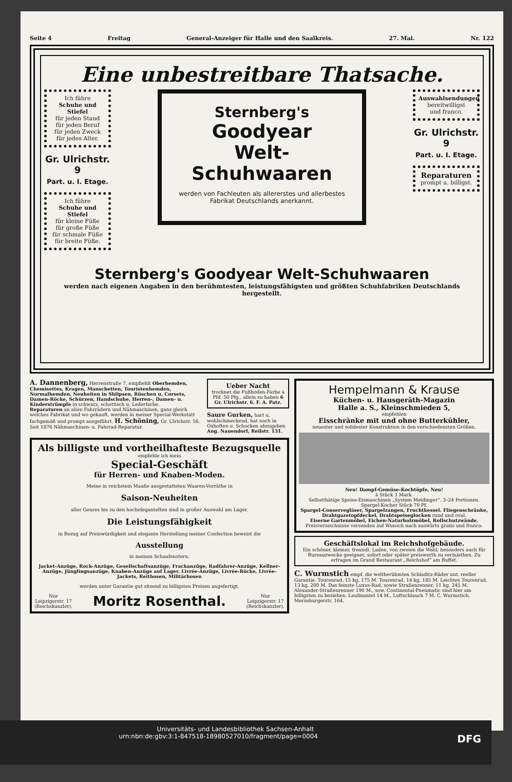Seite 4 Freitag General-Anzeiger für Halle und den Saalkreis. 27. Mai. Nr. 122
Eine unbestreitbare Thatsache.
Ich führe
Schuhe und Stiefel
für jeden Stand
für jeden Beruf
für jeden Zweck
für jedes Alter.
Gr. Ulrichstr.
9
Part. u. I. Etage.
Ich führe
Schuhe und Stiefel
für kleine Füße
für große Füße
für schmale Füße
für breite Füße.
Sternberg's
Goodyear
Welt-Schuhwaaren
werden von Fachleuten als allererstes und allerbestes Fabrikat Deutschlands anerkannt.
Auswahlsendungen
bereitwilligst
und franco.
Gr. Ulrichstr.
9
Part. u. I. Etage.
Reparaturen
prompt u. billigst.
Sternberg's Goodyear Welt-Schuhwaaren
werden nach eigenen Angaben in den berühmtesten, leistungsfähigsten und größten Schuhfabriken Deutschlands hergestellt.
A. Dannenberg, Herrenstraße 7, empfiehlt Oberhemden, Chemisettes, Kragen, Manschetten, Touristenhemden, Normalhemden, Neuheiten in Shlipsen, Rüschen u. Corsets, Damen-Röcke, Schürzen, Handschuhe, Herren-, Damen- u. Kinderstrümpfe in schwarz, schottisch u. Lederfarbe.
Reparaturen an allen Fahrrädern und Nähmaschinen, ganz gleich welches Fabrikat und wo gekauft, werden in meiner Special-Werkstatt fachgemäß und prompt ausgeführt. H. Schöning, Gr. Ulrichstr. 56. Seit 1876 Nähmaschinen- u. Fahrrad-Reparatur.
Ueber Nacht
trocknet die Fußboden-Farbe à Pfd. 50 Pfg., allein zu haben 6 Gr. Ulrichstr. 6. F. A. Patz.
Saure Gurken, hart u. wohlschmeckend, hat noch in Oxhoften u. Schocken abzugeben Aug. Nauendorf, Reilstr. 131.
Als billigste und vortheilhafteste Bezugsquelle
empfehle ich mein
Special-Geschäft
für Herren- und Knaben-Moden.
Meine in reichstem Maaße ausgestatteten Waaren-Vorräthe in
Saison-Neuheiten
aller Genres bis zu den hocheleganteſten sind in großer Auswahl am Lager.
Die Leistungsfähigkeit
in Bezug auf Preiswürdigkeit und elegante Herstellung meiner Confection beweist die
Ausstellung
in meinen Schaufenstern.
Jacket-Anzüge, Rock-Anzüge, Gesellschaftsanzüge, Frackanzüge, Radfahrer-Anzüge, Kellner-Anzüge, Jünglingsanzüge, Knaben-Anzüge auf Lager. Livrée-Anzüge, Livrée-Röcke, Livrée-Jackets, Reithosen, Militärhosen
werden unter Garantie gut sitzend zu billigsten Preisen angefertigt.
Nur
Leipzigerstr. 17
(Reichskanzler). Moritz Rosenthal. Nur
Leipzigerstr. 17
(Reichskanzler).
Hempelmann & Krause
Küchen- u. Hausgeräth-Magazin
Halle a. S., Kleinschmieden 5,
empfehlen
Eisschränke mit und ohne Butterkühler,
neuester und solidester Konstruktion in den verschiedensten Größen.
Neu! Dampf-Gemüse-Kochtöpfe, Neu!
à Stück 3 Mark.
Selbstthätige Speise-Eismaschinen „System Meidinger“, 3–24 Portionen.
Spargel-Kocher Stück 70 Pf.
Spargel-Conservegläser, Spargelzangen, Fruchtkessel. Fliegenschränke, Drahtgazetopfdeckel, Drahtspeiseglocken rund und oval.
Eiserne Gartenmöbel, Eichen-Naturholzmöbel, Rollschutzwände.
Preisverzeichnisse versenden auf Wunsch nach auswärts gratis und franco.
Geschäftslokal im Reichshofgebäude.
Ein schöner, kleiner, freundl. Laden, von zweien die Wahl, besonders auch für Bureauzwecke geeignet, sofort oder später preiswerth zu vermiethen. Zu erfragen im Grand Restaurant „Reichshof“ am Buffet.
C. Wurmstich empf. die weltberühmten Schladitz-Räder unt. reeller Garantie. Tourenrad, 15 kg, 175 M. Tourenrad, 14 kg, 185 M. Leichtes Tourenrad, 13 kg, 200 M. Das feinste Luxus-Rad, sowie Straßenrenner, 11 kg, 245 M. Alexander-Straßenrenner 190 M., sow. Continental-Pneumatic sind hier am billigsten zu beziehen. Laufmantel 14 M., Luftschlauch 7 M. C. Wurmstich, Merseburgerstr. 164.
Universitäts- und Landesbibliothek Sachsen-Anhalt
urn:nbn:de:gbv:3:1-847518-18980527010/fragment/page=0004 DFG